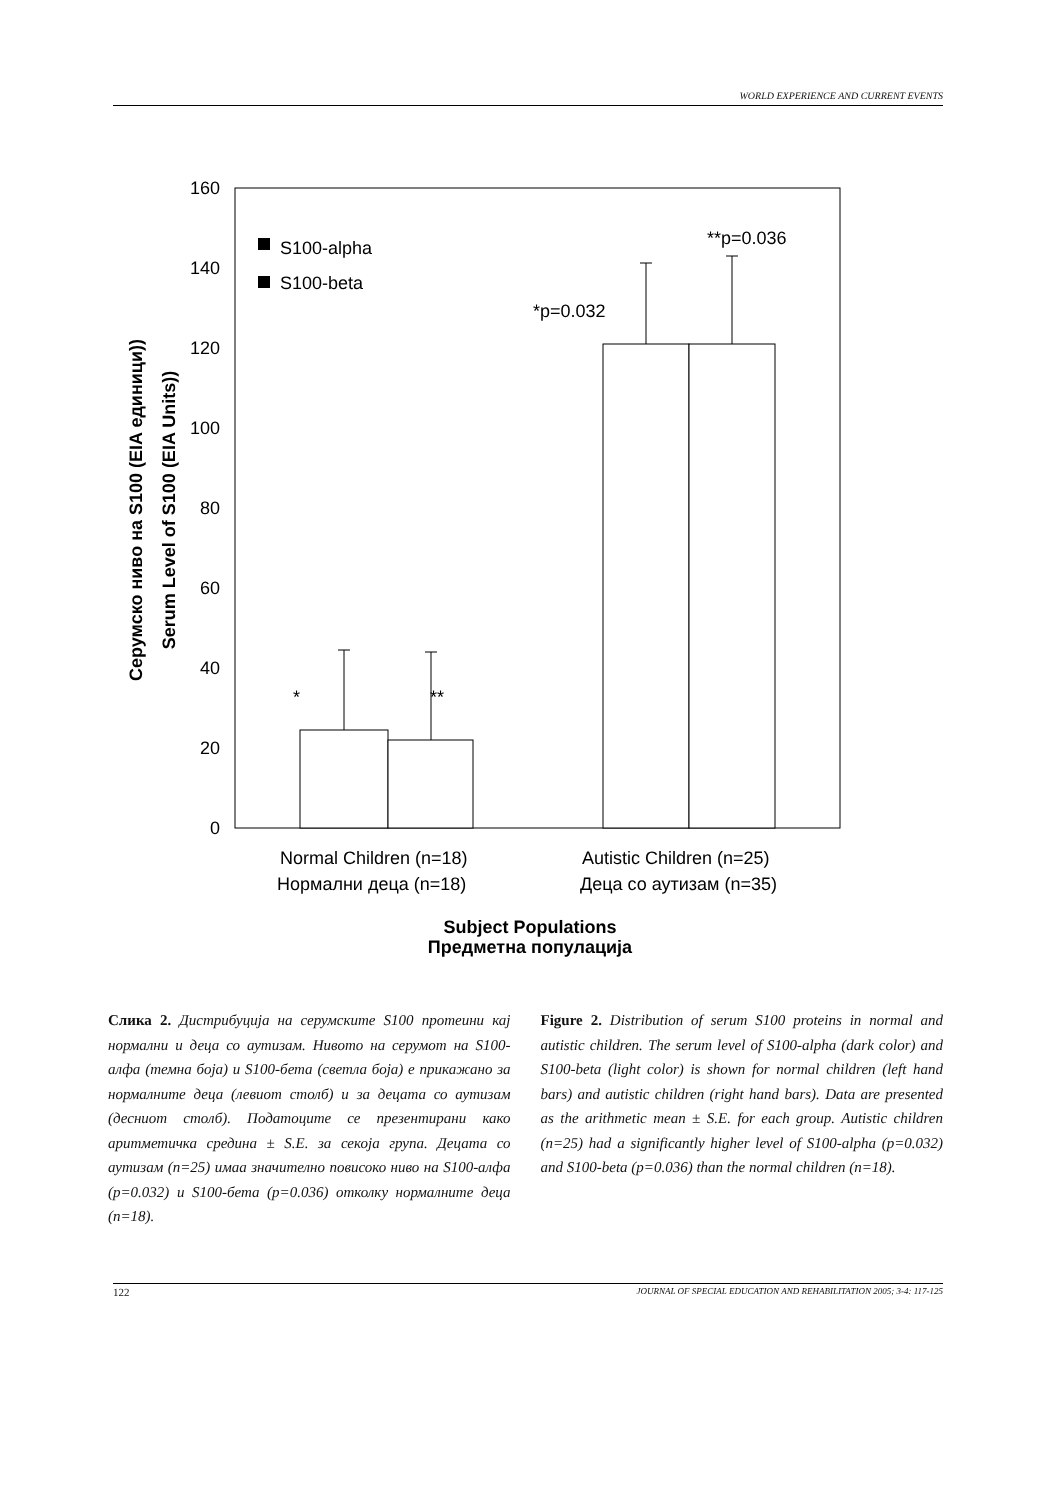WORLD EXPERIENCE AND CURRENT EVENTS
160
140
120
100
80
60
40
20
0
S100-alpha
S100-beta
*p=0.032
**p=0.036
*
**
Normal Children (n=18)
Autistic Children (n=25)
Нормални деца (n=18)
Деца со аутизам (n=35)
Subject Populations
Предметна популација
Серумско ниво на S100 (EIA единици))
Serum Level of S100 (EIA Units))
Слика 2. Дистрибуција на серумските S100 протеини кај нормални и деца со аутизам. Нивото на серумот на S100-алфа (темна боја) и S100-бета (светла боја) е прикажано за нормалните деца (левиот столб) и за децата со аутизам (десниот столб). Податоците се презентирани како аритметичка средина ± S.E. за секоја група. Децата со аутизам (n=25) имаа значително повисоко ниво на S100-алфа (p=0.032) и S100-бета (p=0.036) отколку нормалните деца (n=18).
Figure 2. Distribution of serum S100 proteins in normal and autistic children. The serum level of S100-alpha (dark color) and S100-beta (light color) is shown for normal children (left hand bars) and autistic children (right hand bars). Data are presented as the arithmetic mean ± S.E. for each group. Autistic children (n=25) had a significantly higher level of S100-alpha (p=0.032) and S100-beta (p=0.036) than the normal children (n=18).
122 JOURNAL OF SPECIAL EDUCATION AND REHABILITATION 2005; 3-4: 117-125